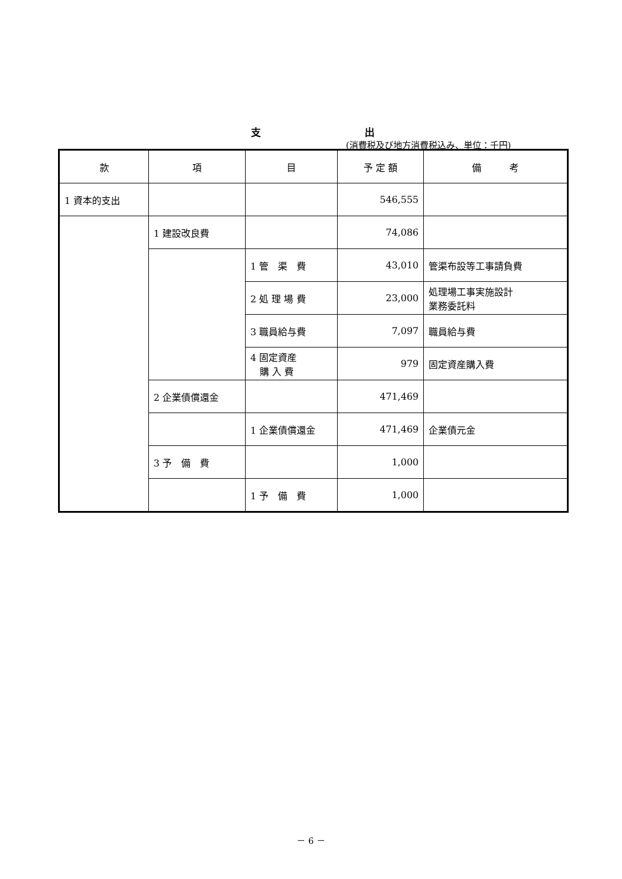支 出
(消費税及び地方消費税込み、単位：千円)
| 款 | 項 | 目 | 予 定 額 | 備 考 |
| --- | --- | --- | --- | --- |
| 1 資本的支出 | | | 546,555 | |
| | 1 建設改良費 | | 74,086 | |
| | | 1 管 渠 費 | 43,010 | 管渠布設等工事請負費 |
| | | 2 処 理 場 費 | 23,000 | 処理場工事実施設計 業務委託料 |
| | | 3 職員給与費 | 7,097 | 職員給与費 |
| | | 4 固定資産 購 入 費 | 979 | 固定資産購入費 |
| | 2 企業債償還金 | | 471,469 | |
| | | 1 企業債償還金 | 471,469 | 企業債元金 |
| | 3 予 備 費 | | 1,000 | |
| | | 1 予 備 費 | 1,000 | |
－ 6 －